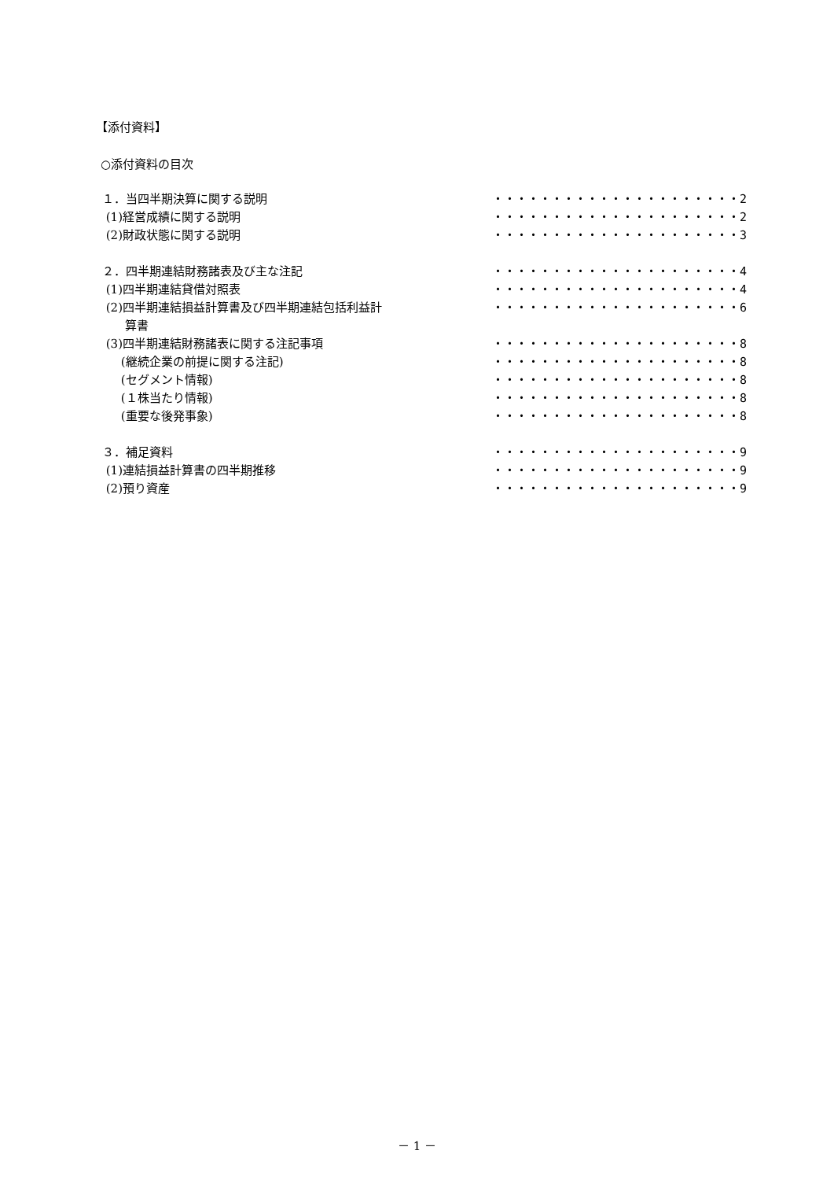【添付資料】
○添付資料の目次
| １．当四半期決算に関する説明 | ・・・・・・・・・・・・・・・・・・・・・2 |
| (1)経営成績に関する説明 | ・・・・・・・・・・・・・・・・・・・・・2 |
| (2)財政状態に関する説明 | ・・・・・・・・・・・・・・・・・・・・・3 |
| ２．四半期連結財務諸表及び主な注記 | ・・・・・・・・・・・・・・・・・・・・・4 |
| (1)四半期連結貸借対照表 | ・・・・・・・・・・・・・・・・・・・・・4 |
| (2)四半期連結損益計算書及び四半期連結包括利益計 算書 | ・・・・・・・・・・・・・・・・・・・・・6 |
| (3)四半期連結財務諸表に関する注記事項 | ・・・・・・・・・・・・・・・・・・・・・8 |
| (継続企業の前提に関する注記) | ・・・・・・・・・・・・・・・・・・・・・8 |
| (セグメント情報) | ・・・・・・・・・・・・・・・・・・・・・8 |
| (１株当たり情報) | ・・・・・・・・・・・・・・・・・・・・・8 |
| (重要な後発事象) | ・・・・・・・・・・・・・・・・・・・・・8 |
| ３．補足資料 | ・・・・・・・・・・・・・・・・・・・・・9 |
| (1)連結損益計算書の四半期推移 | ・・・・・・・・・・・・・・・・・・・・・9 |
| (2)預り資産 | ・・・・・・・・・・・・・・・・・・・・・9 |
－ 1 －